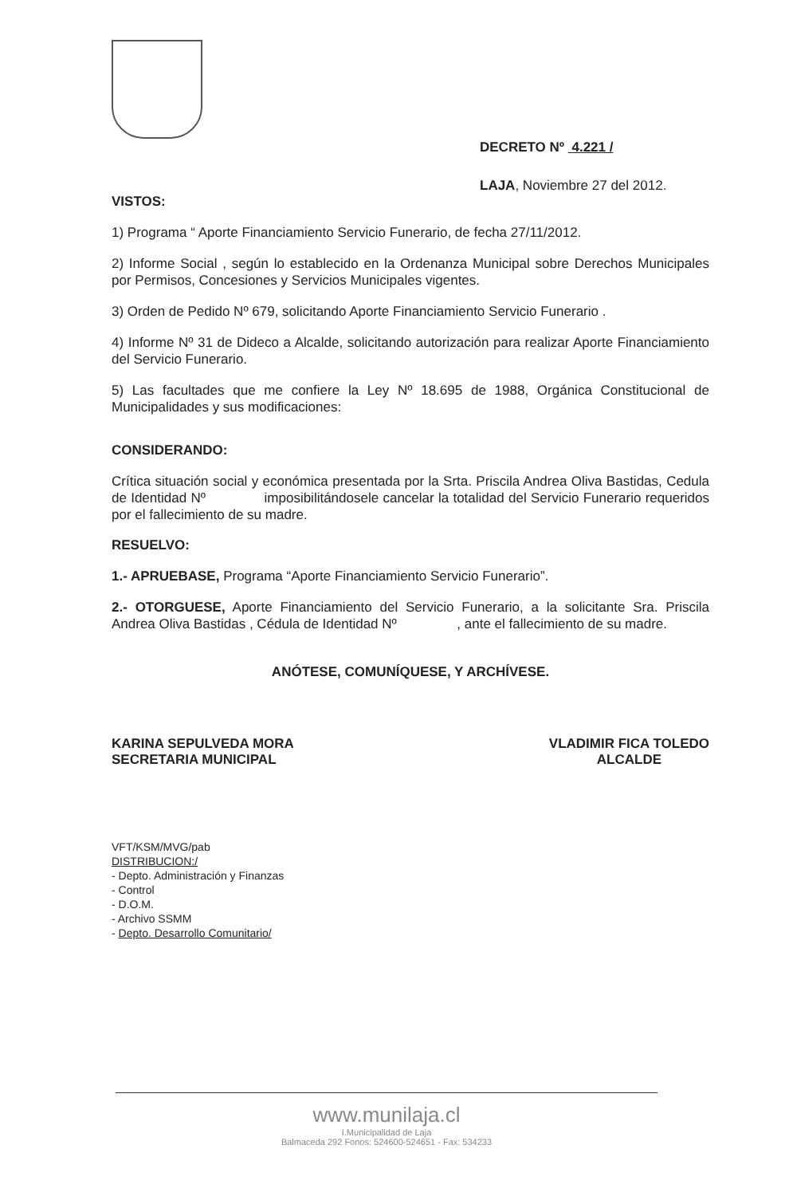DECRETO Nº 4.221 /
LAJA, Noviembre 27 del 2012.
VISTOS:
1) Programa “ Aporte Financiamiento Servicio Funerario, de fecha 27/11/2012.
2) Informe Social , según lo establecido en la Ordenanza Municipal sobre Derechos Municipales por Permisos, Concesiones y Servicios Municipales vigentes.
3) Orden de Pedido Nº 679, solicitando Aporte Financiamiento Servicio Funerario .
4) Informe Nº 31 de Dideco a Alcalde, solicitando autorización para realizar Aporte Financiamiento del Servicio Funerario.
5) Las facultades que me confiere la Ley Nº 18.695 de 1988, Orgánica Constitucional de Municipalidades y sus modificaciones:
CONSIDERANDO:
Crítica situación social y económica presentada por la Srta. Priscila Andrea Oliva Bastidas, Cedula de Identidad Nº imposibilitándosele cancelar la totalidad del Servicio Funerario requeridos por el fallecimiento de su madre.
RESUELVO:
1.- APRUEBASE, Programa “Aporte Financiamiento Servicio Funerario”.
2.- OTORGUESE, Aporte Financiamiento del Servicio Funerario, a la solicitante Sra. Priscila Andrea Oliva Bastidas , Cédula de Identidad Nº , ante el fallecimiento de su madre.
ANÓTESE, COMUNÍQUESE, Y ARCHÍVESE.
KARINA SEPULVEDA MORA
SECRETARIA MUNICIPAL
VLADIMIR FICA TOLEDO
ALCALDE
VFT/KSM/MVG/pab
DISTRIBUCION:/
- Depto. Administración y Finanzas
- Control
- D.O.M.
- Archivo SSMM
- Depto. Desarrollo Comunitario/
www.munilaja.cl
I.Municipalidad de Laja
Balmaceda 292 Fonos: 524600-524651 - Fax: 534233